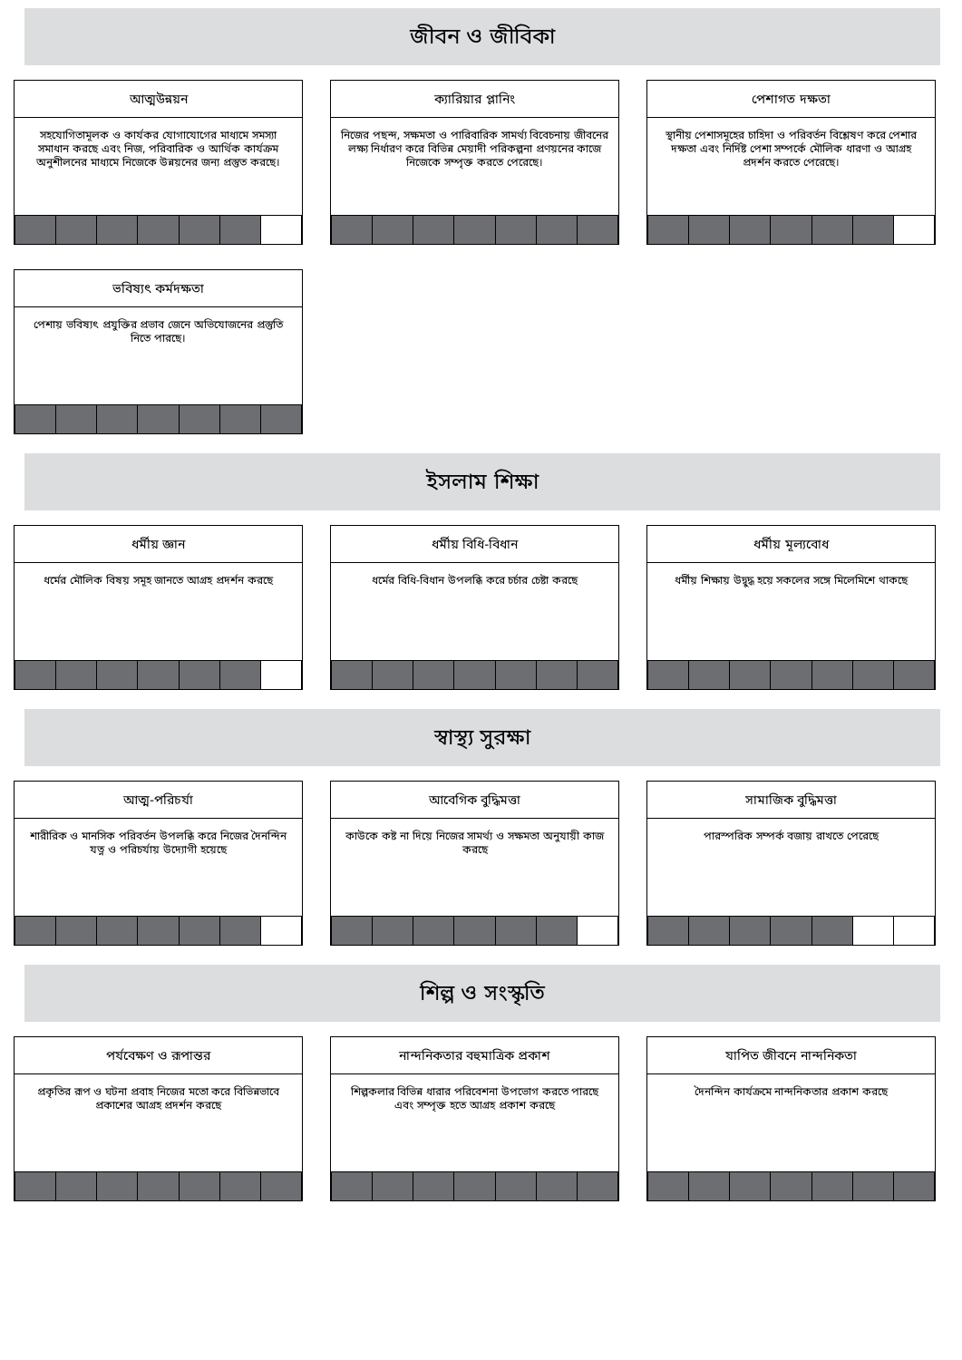জীবন ও জীবিকা
আত্মউন্নয়ন
সহযোগিতামূলক ও কার্যকর যোগাযোগের মাধ্যমে সমস্যা সমাধান করছে এবং নিজ, পরিবারিক ও আর্থিক কার্যক্রম অনুশীলনের মাধ্যমে নিজেকে উন্নয়নের জন্য প্রস্তুত করছে।
ক্যারিয়ার প্লানিং
নিজের পছন্দ, সক্ষমতা ও পারিবারিক সামর্থ্য বিবেচনায় জীবনের লক্ষ্য নির্ধারণ করে বিভিন্ন মেয়াদী পরিকল্পনা প্রণয়নের কাজে নিজেকে সম্পৃক্ত করতে পেরেছে।
পেশাগত দক্ষতা
স্থানীয় পেশাসমূহের চাহিদা ও পরিবর্তন বিশ্লেষণ করে পেশার দক্ষতা এবং নির্দিষ্ট পেশা সম্পর্কে মৌলিক ধারণা ও আগ্রহ প্রদর্শন করতে পেরেছে।
ভবিষ্যৎ কর্মদক্ষতা
পেশায় ভবিষ্যৎ প্রযুক্তির প্রভাব জেনে অভিযোজনের প্রস্তুতি নিতে পারছে।
ইসলাম শিক্ষা
ধর্মীয় জ্ঞান
ধর্মের মৌলিক বিষয় সমূহ জানতে আগ্রহ প্রদর্শন করছে
ধর্মীয় বিধি-বিধান
ধর্মের বিধি-বিধান উপলব্ধি করে চর্চার চেষ্টা করছে
ধর্মীয় মূল্যবোধ
ধর্মীয় শিক্ষায় উদ্বুদ্ধ হয়ে সকলের সঙ্গে মিলেমিশে থাকছে
স্বাস্থ্য সুরক্ষা
আত্ম-পরিচর্যা
শারীরিক ও মানসিক পরিবর্তন উপলব্ধি করে নিজের দৈনন্দিন যত্ন ও পরিচর্যায় উদ্যোগী হয়েছে
আবেগিক বুদ্ধিমত্তা
কাউকে কষ্ট না দিয়ে নিজের সামর্থ্য ও সক্ষমতা অনুযায়ী কাজ করছে
সামাজিক বুদ্ধিমত্তা
পারস্পরিক সম্পর্ক বজায় রাখতে পেরেছে
শিল্প ও সংস্কৃতি
পর্যবেক্ষণ ও রূপান্তর
প্রকৃতির রূপ ও ঘটনা প্রবাহ নিজের মতো করে বিভিন্নভাবে প্রকাশের আগ্রহ প্রদর্শন করছে
নান্দনিকতার বহুমাত্রিক প্রকাশ
শিল্পকলার বিভিন্ন ধারার পরিবেশনা উপভোগ করতে পারছে এবং সম্পৃক্ত হতে আগ্রহ প্রকাশ করছে
যাপিত জীবনে নান্দনিকতা
দৈনন্দিন কার্যক্রমে নান্দনিকতার প্রকাশ করছে